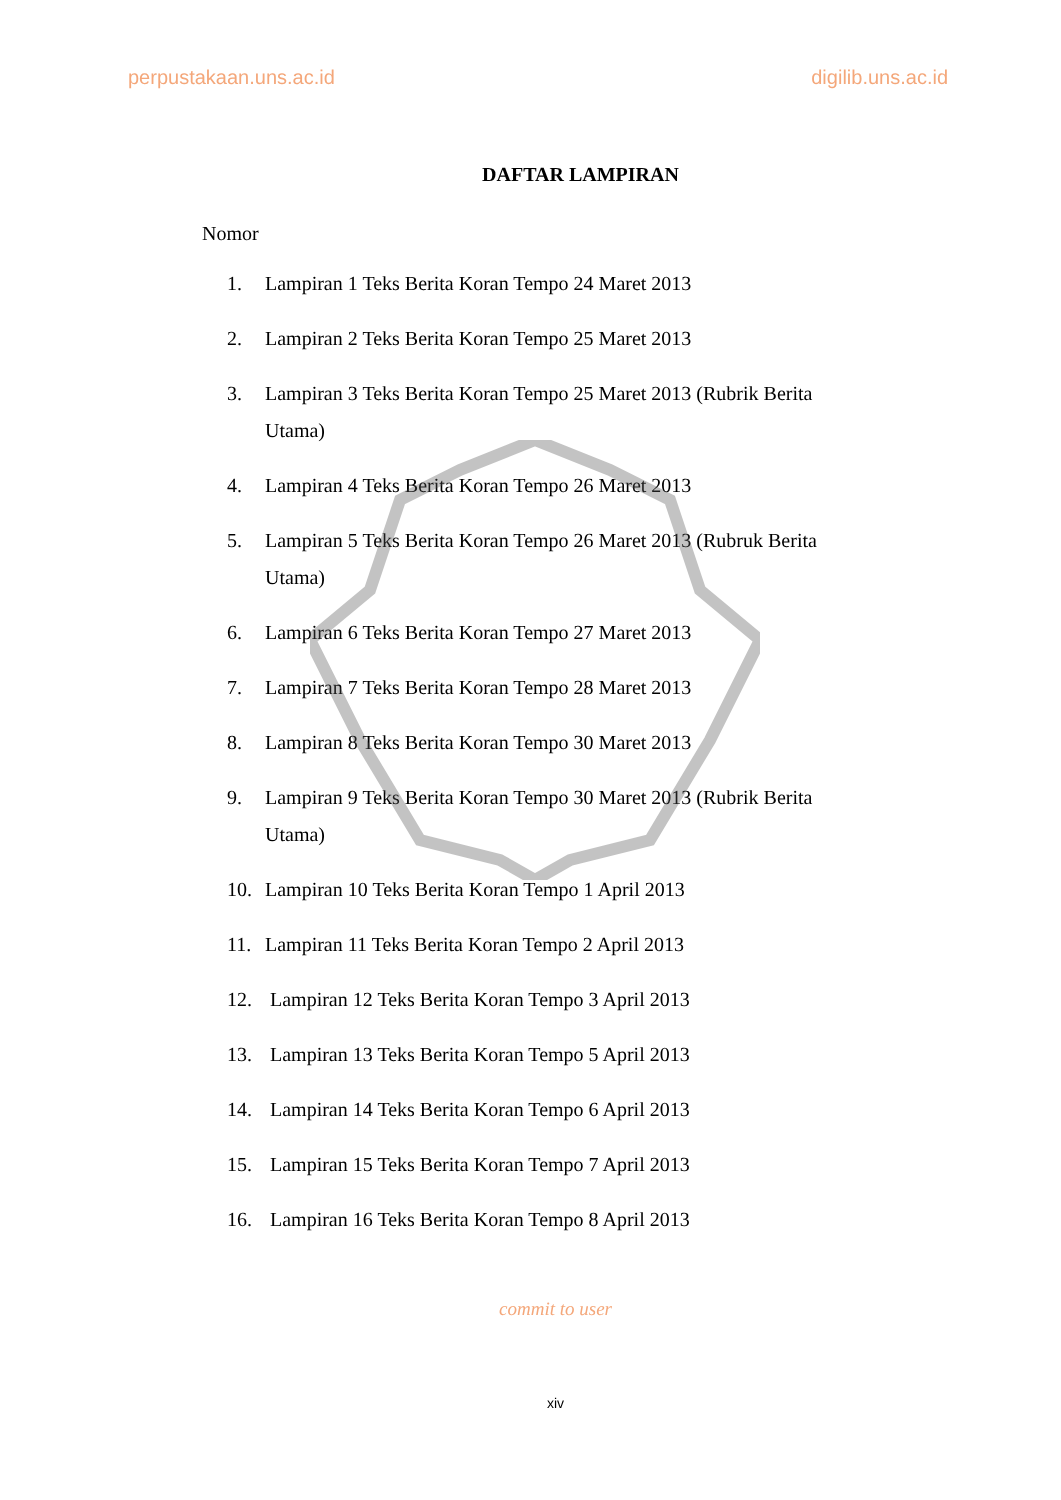perpustakaan.uns.ac.id digilib.uns.ac.id
DAFTAR LAMPIRAN
Nomor
1. Lampiran 1 Teks Berita Koran Tempo 24 Maret 2013
2. Lampiran 2 Teks Berita Koran Tempo 25 Maret 2013
3. Lampiran 3 Teks Berita Koran Tempo 25 Maret 2013 (Rubrik Berita Utama)
4. Lampiran 4 Teks Berita Koran Tempo 26 Maret 2013
5. Lampiran 5 Teks Berita Koran Tempo 26 Maret 2013 (Rubruk Berita Utama)
6. Lampiran 6 Teks Berita Koran Tempo 27 Maret 2013
7. Lampiran 7 Teks Berita Koran Tempo 28 Maret 2013
8. Lampiran 8 Teks Berita Koran Tempo 30 Maret 2013
9. Lampiran 9 Teks Berita Koran Tempo 30 Maret 2013 (Rubrik Berita Utama)
10. Lampiran 10 Teks Berita Koran Tempo 1 April 2013
11. Lampiran 11 Teks Berita Koran Tempo 2 April 2013
12. Lampiran 12 Teks Berita Koran Tempo 3 April 2013
13. Lampiran 13 Teks Berita Koran Tempo 5 April 2013
14. Lampiran 14 Teks Berita Koran Tempo 6 April 2013
15. Lampiran 15 Teks Berita Koran Tempo 7 April 2013
16. Lampiran 16 Teks Berita Koran Tempo 8 April 2013
commit to user
xiv